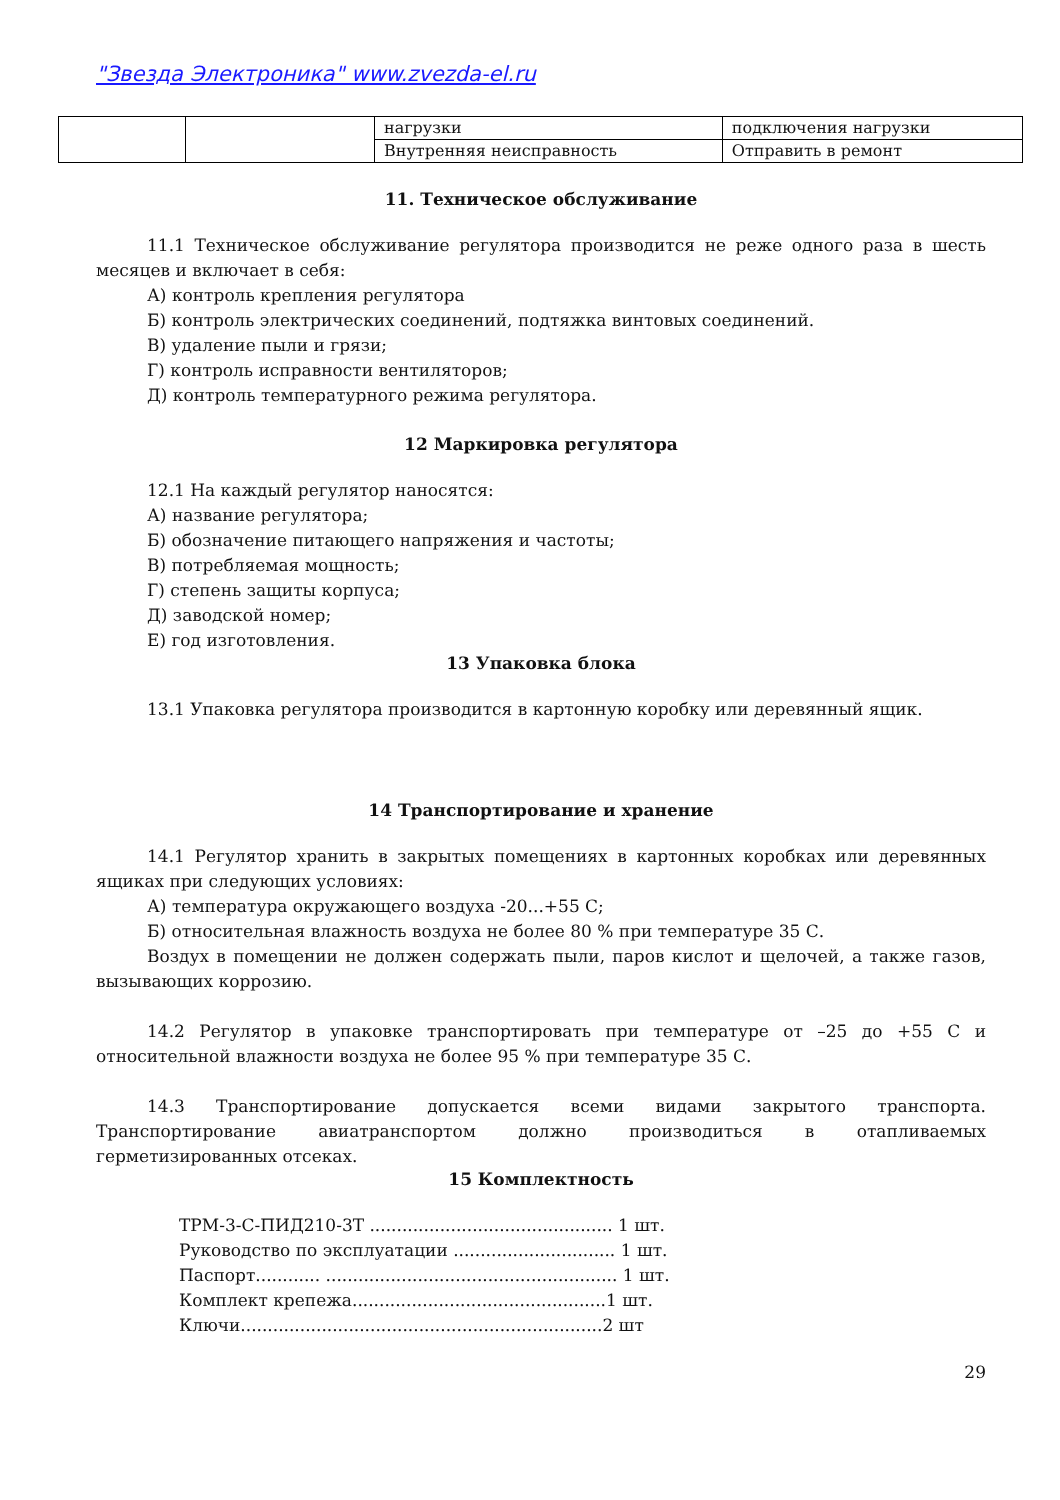"Звезда Электроника" www.zvezda-el.ru
| | | нагрузки | подключения нагрузки |
| | | Внутренняя неисправность | Отправить в ремонт |
11. Техническое обслуживание
11.1 Техническое обслуживание регулятора производится не реже одного раза в шесть месяцев и включает в себя:
А) контроль крепления регулятора
Б) контроль электрических соединений, подтяжка винтовых соединений.
В) удаление пыли и грязи;
Г) контроль исправности вентиляторов;
Д) контроль температурного режима регулятора.
12 Маркировка регулятора
12.1 На каждый регулятор наносятся:
А) название регулятора;
Б) обозначение питающего напряжения и частоты;
В) потребляемая мощность;
Г) степень защиты корпуса;
Д) заводской номер;
Е) год изготовления.
13 Упаковка блока
13.1 Упаковка регулятора производится в картонную коробку или деревянный ящик.
14 Транспортирование и хранение
14.1 Регулятор хранить в закрытых помещениях в картонных коробках или деревянных ящиках при следующих условиях:
А) температура окружающего воздуха -20...+55 С;
Б) относительная влажность воздуха не более 80 % при температуре 35 С.
Воздух в помещении не должен содержать пыли, паров кислот и щелочей, а также газов, вызывающих коррозию.
14.2 Регулятор в упаковке транспортировать при температуре от –25 до +55 С и относительной влажности воздуха не более 95 % при температуре 35 С.
14.3 Транспортирование допускается всеми видами закрытого транспорта. Транспортирование авиатранспортом должно производиться в отапливаемых герметизированных отсеках.
15 Комплектность
ТРМ-3-С-ПИД210-3Т ............................................. 1 шт.
Руководство по эксплуатации .............................. 1 шт.
Паспорт............ ...................................................... 1 шт.
Комплект крепежа...............................................1 шт.
Ключи...................................................................2 шт
29